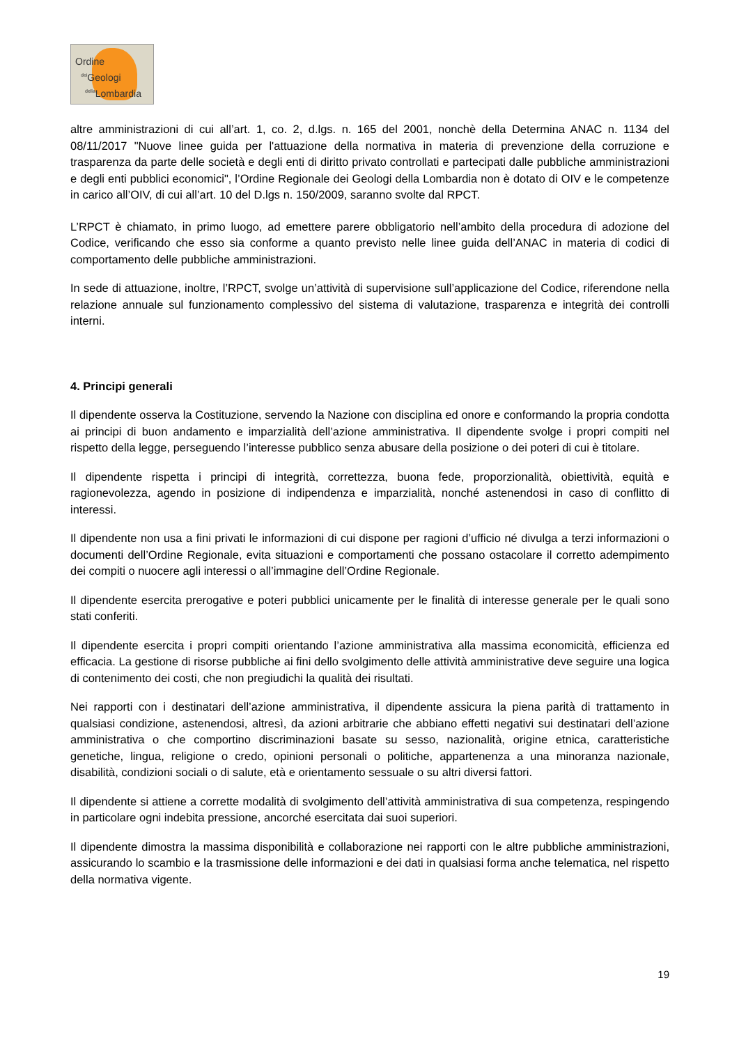Ordine
<sup>dei</sup>Geologi
<sup>della</sup>Lombardia
altre amministrazioni di cui all’art. 1, co. 2, d.lgs. n. 165 del 2001, nonchè della Determina ANAC n. 1134 del 08/11/2017 "Nuove linee guida per l'attuazione della normativa in materia di prevenzione della corruzione e trasparenza da parte delle società e degli enti di diritto privato controllati e partecipati dalle pubbliche amministrazioni e degli enti pubblici economici", l’Ordine Regionale dei Geologi della Lombardia non è dotato di OIV e le competenze in carico all’OIV, di cui all’art. 10 del D.lgs n. 150/2009, saranno svolte dal RPCT.
L’RPCT è chiamato, in primo luogo, ad emettere parere obbligatorio nell’ambito della procedura di adozione del Codice, verificando che esso sia conforme a quanto previsto nelle linee guida dell’ANAC in materia di codici di comportamento delle pubbliche amministrazioni.
In sede di attuazione, inoltre, l’RPCT, svolge un’attività di supervisione sull’applicazione del Codice, riferendone nella relazione annuale sul funzionamento complessivo del sistema di valutazione, trasparenza e integrità dei controlli interni.
4. Principi generali
Il dipendente osserva la Costituzione, servendo la Nazione con disciplina ed onore e conformando la propria condotta ai principi di buon andamento e imparzialità dell’azione amministrativa. Il dipendente svolge i propri compiti nel rispetto della legge, perseguendo l’interesse pubblico senza abusare della posizione o dei poteri di cui è titolare.
Il dipendente rispetta i principi di integrità, correttezza, buona fede, proporzionalità, obiettività, equità e ragionevolezza, agendo in posizione di indipendenza e imparzialità, nonché astenendosi in caso di conflitto di interessi.
Il dipendente non usa a fini privati le informazioni di cui dispone per ragioni d’ufficio né divulga a terzi informazioni o documenti dell’Ordine Regionale, evita situazioni e comportamenti che possano ostacolare il corretto adempimento dei compiti o nuocere agli interessi o all’immagine dell’Ordine Regionale.
Il dipendente esercita prerogative e poteri pubblici unicamente per le finalità di interesse generale per le quali sono stati conferiti.
Il dipendente esercita i propri compiti orientando l’azione amministrativa alla massima economicità, efficienza ed efficacia. La gestione di risorse pubbliche ai fini dello svolgimento delle attività amministrative deve seguire una logica di contenimento dei costi, che non pregiudichi la qualità dei risultati.
Nei rapporti con i destinatari dell’azione amministrativa, il dipendente assicura la piena parità di trattamento in qualsiasi condizione, astenendosi, altresì, da azioni arbitrarie che abbiano effetti negativi sui destinatari dell’azione amministrativa o che comportino discriminazioni basate su sesso, nazionalità, origine etnica, caratteristiche genetiche, lingua, religione o credo, opinioni personali o politiche, appartenenza a una minoranza nazionale, disabilità, condizioni sociali o di salute, età e orientamento sessuale o su altri diversi fattori.
Il dipendente si attiene a corrette modalità di svolgimento dell’attività amministrativa di sua competenza, respingendo in particolare ogni indebita pressione, ancorché esercitata dai suoi superiori.
Il dipendente dimostra la massima disponibilità e collaborazione nei rapporti con le altre pubbliche amministrazioni, assicurando lo scambio e la trasmissione delle informazioni e dei dati in qualsiasi forma anche telematica, nel rispetto della normativa vigente.
19